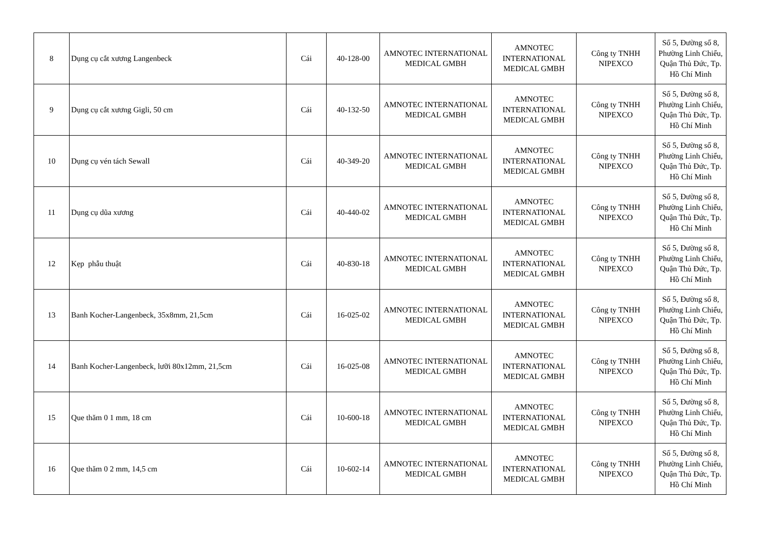| 8 | Dụng cụ cắt xương Langenbeck | Cái | 40-128-00 | AMNOTEC INTERNATIONAL MEDICAL GMBH | AMNOTEC INTERNATIONAL MEDICAL GMBH | Công ty TNHH NIPEXCO | Số 5, Đường số 8, Phường Linh Chiểu, Quận Thủ Đức, Tp. Hồ Chí Minh |
| 9 | Dụng cụ cắt xương Gigli, 50 cm | Cái | 40-132-50 | AMNOTEC INTERNATIONAL MEDICAL GMBH | AMNOTEC INTERNATIONAL MEDICAL GMBH | Công ty TNHH NIPEXCO | Số 5, Đường số 8, Phường Linh Chiểu, Quận Thủ Đức, Tp. Hồ Chí Minh |
| 10 | Dụng cụ vén tách Sewall | Cái | 40-349-20 | AMNOTEC INTERNATIONAL MEDICAL GMBH | AMNOTEC INTERNATIONAL MEDICAL GMBH | Công ty TNHH NIPEXCO | Số 5, Đường số 8, Phường Linh Chiểu, Quận Thủ Đức, Tp. Hồ Chí Minh |
| 11 | Dụng cụ dũa xương | Cái | 40-440-02 | AMNOTEC INTERNATIONAL MEDICAL GMBH | AMNOTEC INTERNATIONAL MEDICAL GMBH | Công ty TNHH NIPEXCO | Số 5, Đường số 8, Phường Linh Chiểu, Quận Thủ Đức, Tp. Hồ Chí Minh |
| 12 | Kẹp phẫu thuật | Cái | 40-830-18 | AMNOTEC INTERNATIONAL MEDICAL GMBH | AMNOTEC INTERNATIONAL MEDICAL GMBH | Công ty TNHH NIPEXCO | Số 5, Đường số 8, Phường Linh Chiểu, Quận Thủ Đức, Tp. Hồ Chí Minh |
| 13 | Banh Kocher-Langenbeck, 35x8mm, 21,5cm | Cái | 16-025-02 | AMNOTEC INTERNATIONAL MEDICAL GMBH | AMNOTEC INTERNATIONAL MEDICAL GMBH | Công ty TNHH NIPEXCO | Số 5, Đường số 8, Phường Linh Chiểu, Quận Thủ Đức, Tp. Hồ Chí Minh |
| 14 | Banh Kocher-Langenbeck, lưỡi 80x12mm, 21,5cm | Cái | 16-025-08 | AMNOTEC INTERNATIONAL MEDICAL GMBH | AMNOTEC INTERNATIONAL MEDICAL GMBH | Công ty TNHH NIPEXCO | Số 5, Đường số 8, Phường Linh Chiểu, Quận Thủ Đức, Tp. Hồ Chí Minh |
| 15 | Que thăm 0 1 mm, 18 cm | Cái | 10-600-18 | AMNOTEC INTERNATIONAL MEDICAL GMBH | AMNOTEC INTERNATIONAL MEDICAL GMBH | Công ty TNHH NIPEXCO | Số 5, Đường số 8, Phường Linh Chiểu, Quận Thủ Đức, Tp. Hồ Chí Minh |
| 16 | Que thăm 0 2 mm, 14,5 cm | Cái | 10-602-14 | AMNOTEC INTERNATIONAL MEDICAL GMBH | AMNOTEC INTERNATIONAL MEDICAL GMBH | Công ty TNHH NIPEXCO | Số 5, Đường số 8, Phường Linh Chiểu, Quận Thủ Đức, Tp. Hồ Chí Minh |